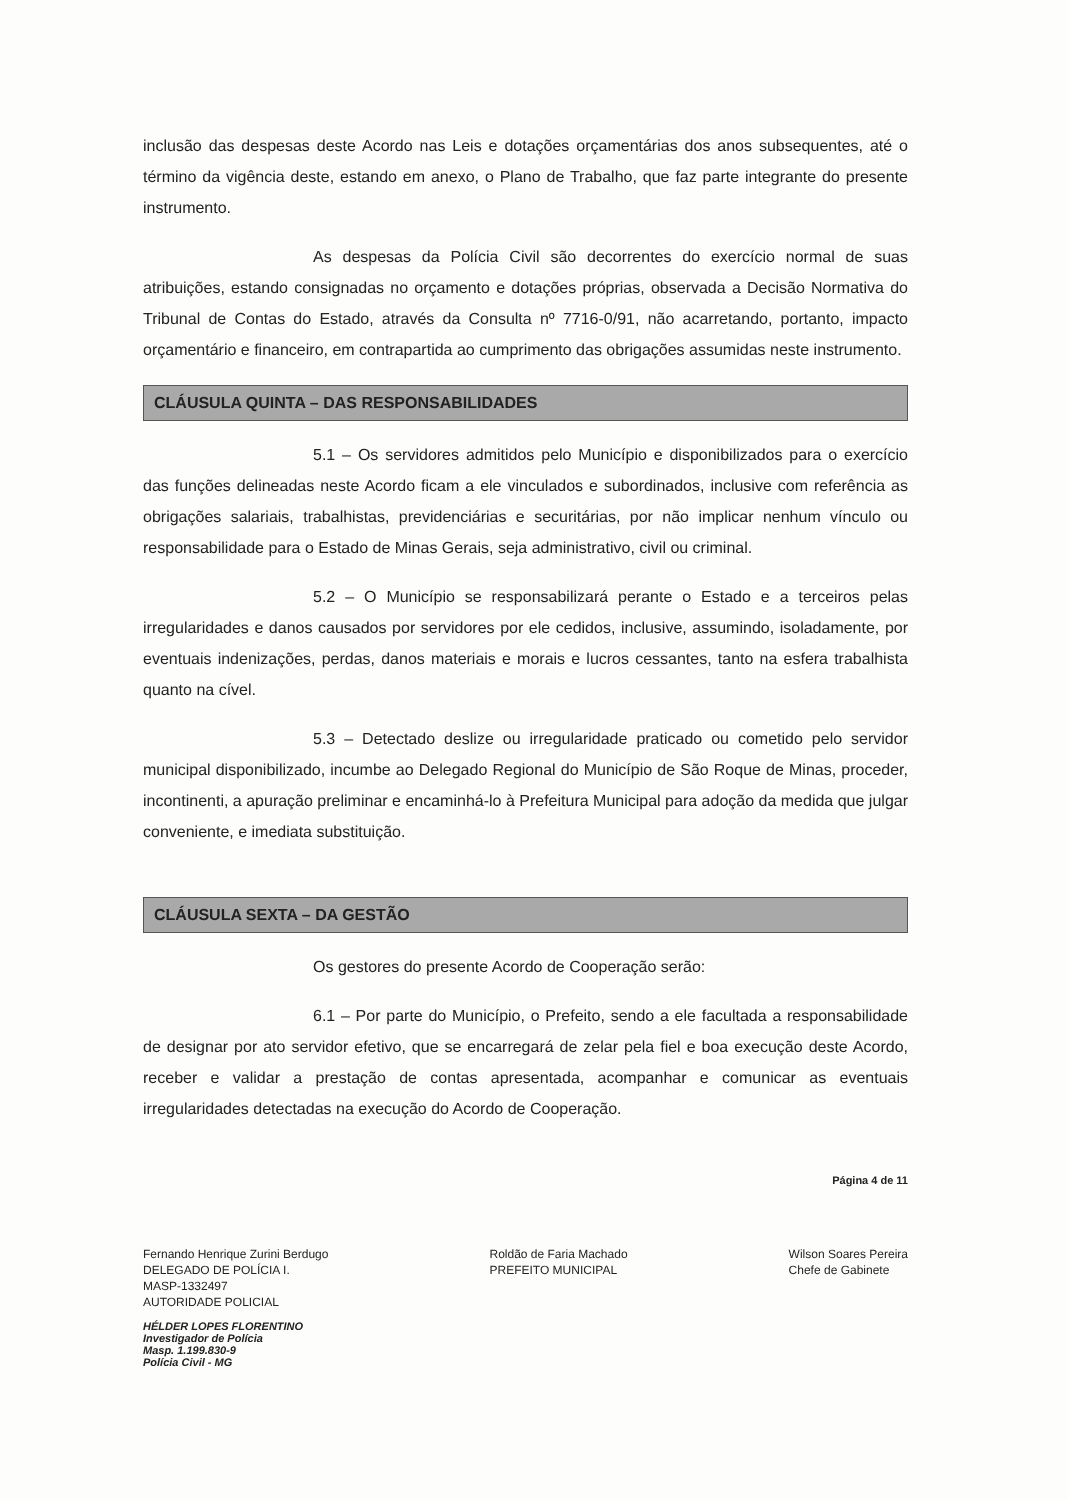inclusão das despesas deste Acordo nas Leis e dotações orçamentárias dos anos subsequentes, até o término da vigência deste, estando em anexo, o Plano de Trabalho, que faz parte integrante do presente instrumento.
As despesas da Polícia Civil são decorrentes do exercício normal de suas atribuições, estando consignadas no orçamento e dotações próprias, observada a Decisão Normativa do Tribunal de Contas do Estado, através da Consulta nº 7716-0/91, não acarretando, portanto, impacto orçamentário e financeiro, em contrapartida ao cumprimento das obrigações assumidas neste instrumento.
CLÁUSULA QUINTA – DAS RESPONSABILIDADES
5.1 – Os servidores admitidos pelo Município e disponibilizados para o exercício das funções delineadas neste Acordo ficam a ele vinculados e subordinados, inclusive com referência as obrigações salariais, trabalhistas, previdenciárias e securitárias, por não implicar nenhum vínculo ou responsabilidade para o Estado de Minas Gerais, seja administrativo, civil ou criminal.
5.2 – O Município se responsabilizará perante o Estado e a terceiros pelas irregularidades e danos causados por servidores por ele cedidos, inclusive, assumindo, isoladamente, por eventuais indenizações, perdas, danos materiais e morais e lucros cessantes, tanto na esfera trabalhista quanto na cível.
5.3 – Detectado deslize ou irregularidade praticado ou cometido pelo servidor municipal disponibilizado, incumbe ao Delegado Regional do Município de São Roque de Minas, proceder, incontinenti, a apuração preliminar e encaminhá-lo à Prefeitura Municipal para adoção da medida que julgar conveniente, e imediata substituição.
CLÁUSULA SEXTA – DA GESTÃO
Os gestores do presente Acordo de Cooperação serão:
6.1 – Por parte do Município, o Prefeito, sendo a ele facultada a responsabilidade de designar por ato servidor efetivo, que se encarregará de zelar pela fiel e boa execução deste Acordo, receber e validar a prestação de contas apresentada, acompanhar e comunicar as eventuais irregularidades detectadas na execução do Acordo de Cooperação.
Página 4 de 11
Fernando Henrique Zurini Berdugo
DELEGADO DE POLÍCIA I.
MASP-1332497
AUTORIDADE POLICIAL
Roldão de Faria Machado
PREFEITO MUNICIPAL
Wilson Soares Pereira
Chefe de Gabinete
HÉLDER LOPES FLORENTINO
Investigador de Polícia
Masp. 1.199.830-9
Polícia Civil - MG